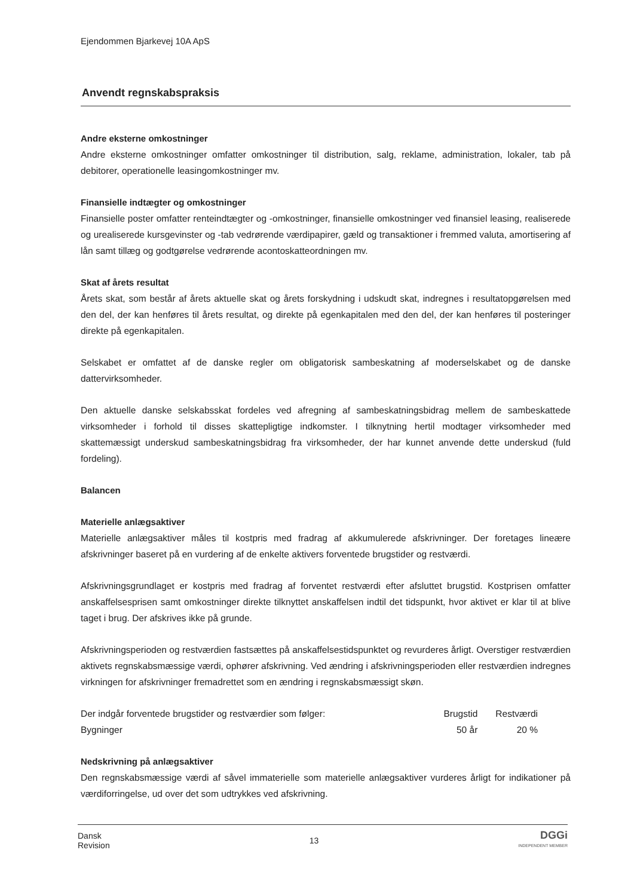Ejendommen Bjarkevej 10A ApS
Anvendt regnskabspraksis
Andre eksterne omkostninger
Andre eksterne omkostninger omfatter omkostninger til distribution, salg, reklame, administration, lokaler, tab på debitorer, operationelle leasingomkostninger mv.
Finansielle indtægter og omkostninger
Finansielle poster omfatter renteindtægter og -omkostninger, finansielle omkostninger ved finansiel leasing, realiserede og urealiserede kursgevinster og -tab vedrørende værdipapirer, gæld og transaktioner i fremmed valuta, amortisering af lån samt tillæg og godtgørelse vedrørende acontoskatteordningen mv.
Skat af årets resultat
Årets skat, som består af årets aktuelle skat og årets forskydning i udskudt skat, indregnes i resultatopgørelsen med den del, der kan henføres til årets resultat, og direkte på egenkapitalen med den del, der kan henføres til posteringer direkte på egenkapitalen.
Selskabet er omfattet af de danske regler om obligatorisk sambeskatning af moderselskabet og de danske dattervirksomheder.
Den aktuelle danske selskabsskat fordeles ved afregning af sambeskatningsbidrag mellem de sambeskattede virksomheder i forhold til disses skattepligtige indkomster. I tilknytning hertil modtager virksomheder med skattemæssigt underskud sambeskatningsbidrag fra virksomheder, der har kunnet anvende dette underskud (fuld fordeling).
Balancen
Materielle anlægsaktiver
Materielle anlægsaktiver måles til kostpris med fradrag af akkumulerede afskrivninger. Der foretages lineære afskrivninger baseret på en vurdering af de enkelte aktivers forventede brugstider og restværdi.
Afskrivningsgrundlaget er kostpris med fradrag af forventet restværdi efter afsluttet brugstid. Kostprisen omfatter anskaffelsesprisen samt omkostninger direkte tilknyttet anskaffelsen indtil det tidspunkt, hvor aktivet er klar til at blive taget i brug. Der afskrives ikke på grunde.
Afskrivningsperioden og restværdien fastsættes på anskaffelsestidspunktet og revurderes årligt. Overstiger restværdien aktivets regnskabsmæssige værdi, ophører afskrivning. Ved ændring i afskrivningsperioden eller restværdien indregnes virkningen for afskrivninger fremadrettet som en ændring i regnskabsmæssigt skøn.
| Der indgår forventede brugstider og restværdier som følger: | Brugstid | Restværdi |
| --- | --- | --- |
| Bygninger | 50 år | 20 % |
Nedskrivning på anlægsaktiver
Den regnskabsmæssige værdi af såvel immaterielle som materielle anlægsaktiver vurderes årligt for indikationer på værdiforringelse, ud over det som udtrykkes ved afskrivning.
Dansk
Revision
13
DGGi
INDEPENDENT MEMBER